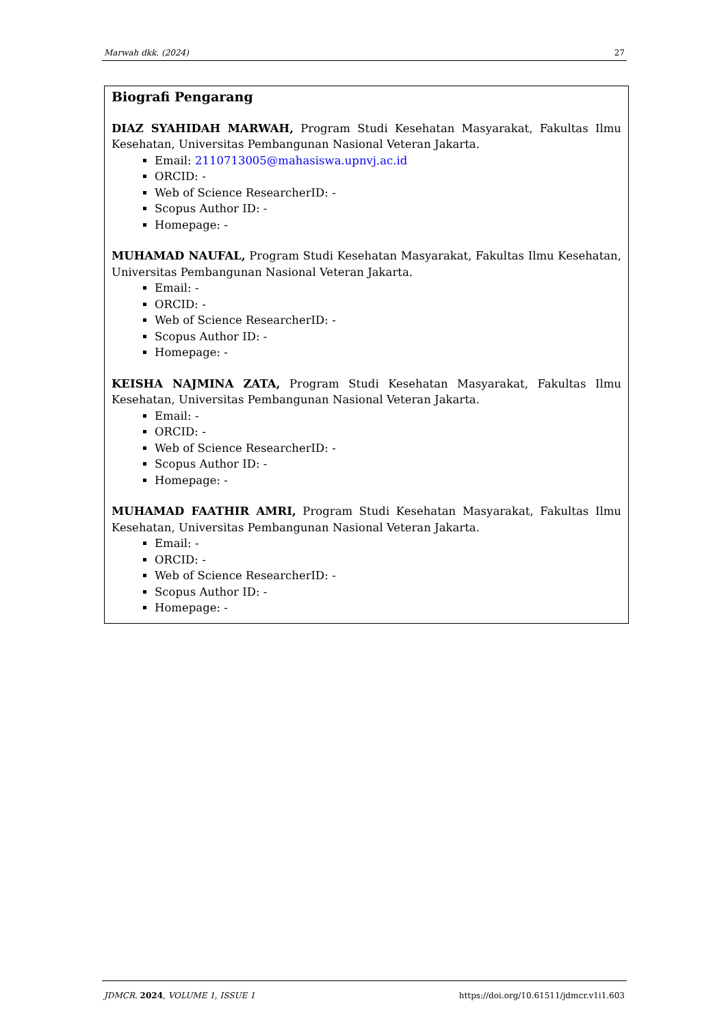Marwah dkk. (2024) 27
Biografi Pengarang
DIAZ SYAHIDAH MARWAH, Program Studi Kesehatan Masyarakat, Fakultas Ilmu Kesehatan, Universitas Pembangunan Nasional Veteran Jakarta.
Email: 2110713005@mahasiswa.upnvj.ac.id
ORCID: -
Web of Science ResearcherID: -
Scopus Author ID: -
Homepage: -
MUHAMAD NAUFAL, Program Studi Kesehatan Masyarakat, Fakultas Ilmu Kesehatan, Universitas Pembangunan Nasional Veteran Jakarta.
Email: -
ORCID: -
Web of Science ResearcherID: -
Scopus Author ID: -
Homepage: -
KEISHA NAJMINA ZATA, Program Studi Kesehatan Masyarakat, Fakultas Ilmu Kesehatan, Universitas Pembangunan Nasional Veteran Jakarta.
Email: -
ORCID: -
Web of Science ResearcherID: -
Scopus Author ID: -
Homepage: -
MUHAMAD FAATHIR AMRI, Program Studi Kesehatan Masyarakat, Fakultas Ilmu Kesehatan, Universitas Pembangunan Nasional Veteran Jakarta.
Email: -
ORCID: -
Web of Science ResearcherID: -
Scopus Author ID: -
Homepage: -
JDMCR. 2024, VOLUME 1, ISSUE 1 https://doi.org/10.61511/jdmcr.v1i1.603